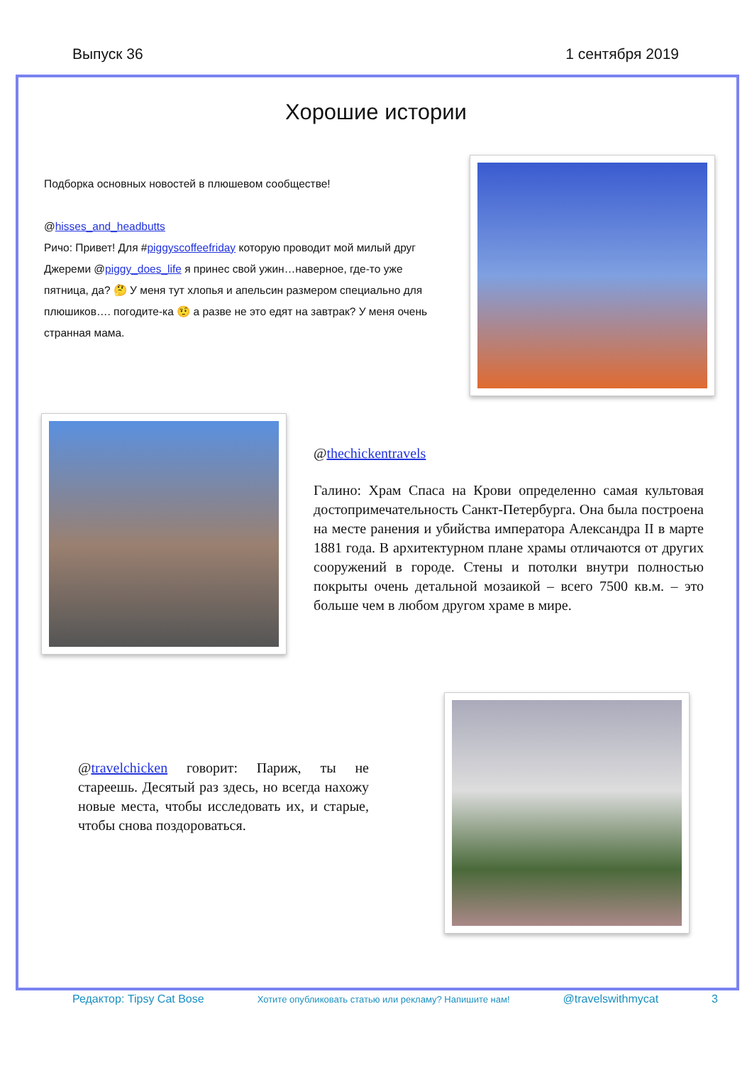Выпуск 36 1 сентября 2019
Хорошие истории
Подборка основных новостей в плюшевом сообществе!
@hisses_and_headbutts
Ричо: Привет! Для #piggyscoffeefriday которую проводит мой милый друг Джереми @piggy_does_life я принес свой ужин…наверное, где-то уже пятница, да? 🤔 У меня тут хлопья и апельсин размером специально для плюшиков…. погодите-ка 🤨 а разве не это едят на завтрак? У меня очень странная мама.
@thechickentravels
Галино: Храм Спаса на Крови определенно самая культовая достопримечательность Санкт-Петербурга. Она была построена на месте ранения и убийства императора Александра II в марте 1881 года. В архитектурном плане храмы отличаются от других сооружений в городе. Стены и потолки внутри полностью покрыты очень детальной мозаикой – всего 7500 кв.м. – это больше чем в любом другом храме в мире.
@travelchicken говорит: Париж, ты не стареешь. Десятый раз здесь, но всегда нахожу новые места, чтобы исследовать их, и старые, чтобы снова поздороваться.
Редактор: Tipsy Cat Bose Хотите опубликовать статью или рекламу? Напишите нам! @travelswithmycat 3